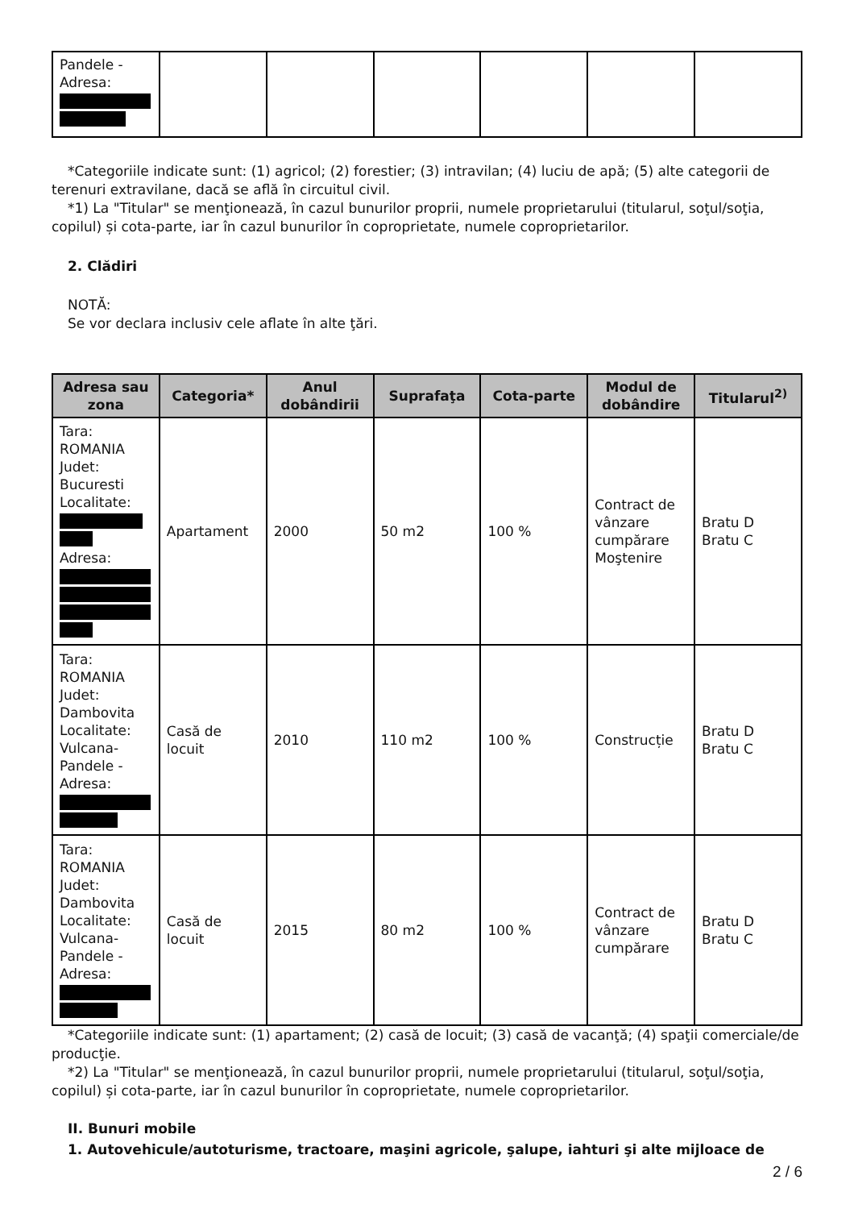| Pandele - Adresa: | | | | | | |
*Categoriile indicate sunt: (1) agricol; (2) forestier; (3) intravilan; (4) luciu de apă; (5) alte categorii de terenuri extravilane, dacă se află în circuitul civil.
*1) La "Titular" se menţionează, în cazul bunurilor proprii, numele proprietarului (titularul, soţul/soţia, copilul) și cota-parte, iar în cazul bunurilor în coproprietate, numele coproprietarilor.
2. Clădiri
NOTĂ:
Se vor declara inclusiv cele aflate în alte ţări.
| Adresa sau zona | Categoria* | Anul dobândirii | Suprafaţa | Cota-parte | Modul de dobândire | Titularul<sup>2)</sup> |
| --- | --- | --- | --- | --- | --- | --- |
| Tara: ROMANIA Judet: Bucuresti Localitate: Adresa: | Apartament | 2000 | 50 m2 | 100 % | Contract de vânzare cumpărare Moştenire | Bratu D Bratu C |
| Tara: ROMANIA Judet: Dambovita Localitate: Vulcana-Pandele - Adresa: | Casă de locuit | 2010 | 110 m2 | 100 % | Construcție | Bratu D Bratu C |
| Tara: ROMANIA Judet: Dambovita Localitate: Vulcana-Pandele - Adresa: | Casă de locuit | 2015 | 80 m2 | 100 % | Contract de vânzare cumpărare | Bratu D Bratu C |
*Categoriile indicate sunt: (1) apartament; (2) casă de locuit; (3) casă de vacanţă; (4) spaţii comerciale/de producţie.
*2) La "Titular" se menţionează, în cazul bunurilor proprii, numele proprietarului (titularul, soţul/soţia, copilul) și cota-parte, iar în cazul bunurilor în coproprietate, numele coproprietarilor.
II. Bunuri mobile
1. Autovehicule/autoturisme, tractoare, maşini agricole, şalupe, iahturi şi alte mijloace de
2 / 6